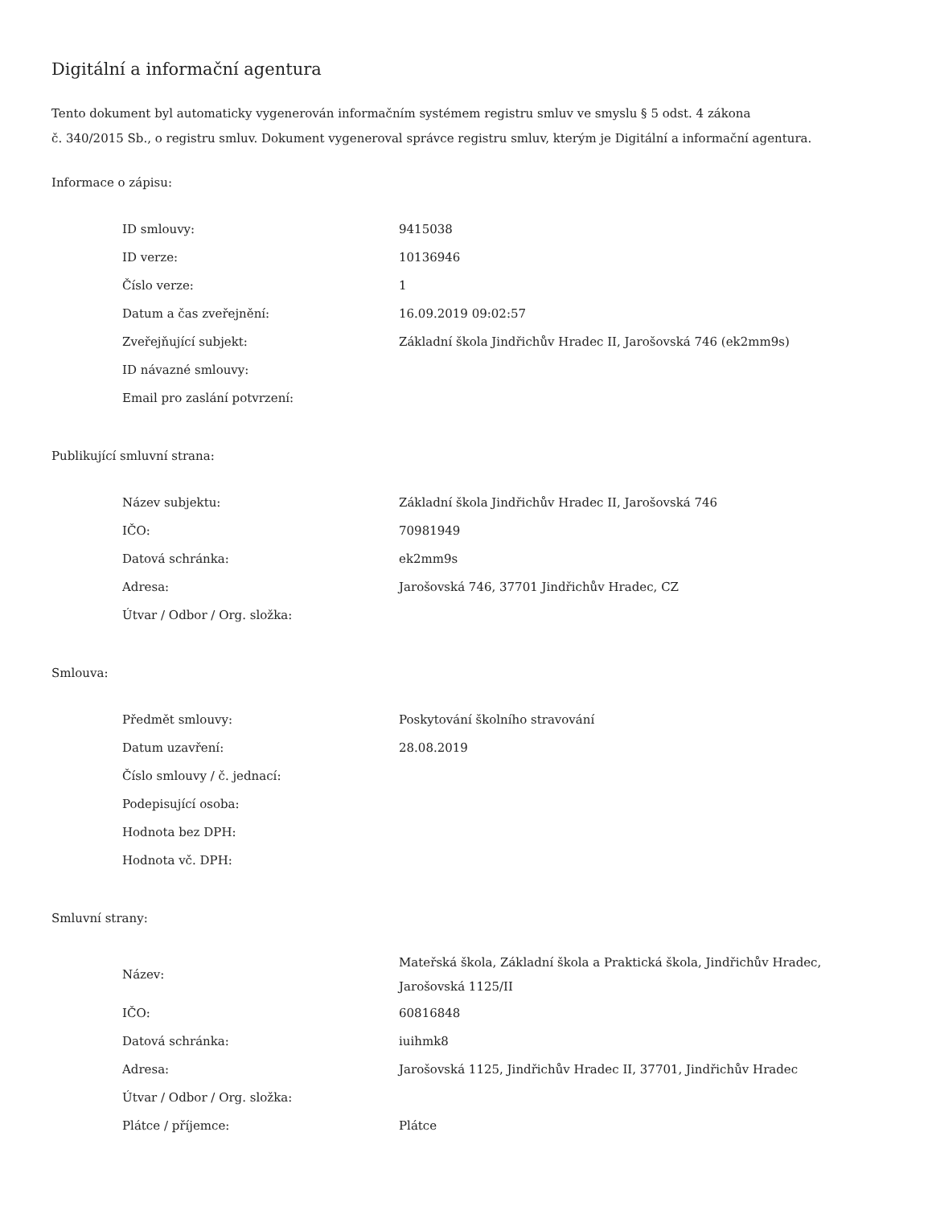Digitální a informační agentura
Tento dokument byl automaticky vygenerován informačním systémem registru smluv ve smyslu § 5 odst. 4 zákona
č. 340/2015 Sb., o registru smluv. Dokument vygeneroval správce registru smluv, kterým je Digitální a informační agentura.
Informace o zápisu:
| ID smlouvy: | 9415038 |
| ID verze: | 10136946 |
| Číslo verze: | 1 |
| Datum a čas zveřejnění: | 16.09.2019 09:02:57 |
| Zveřejňující subjekt: | Základní škola Jindřichův Hradec II, Jarošovská 746 (ek2mm9s) |
| ID návazné smlouvy: | |
| Email pro zaslání potvrzení: | |
Publikující smluvní strana:
| Název subjektu: | Základní škola Jindřichův Hradec II, Jarošovská 746 |
| IČO: | 70981949 |
| Datová schránka: | ek2mm9s |
| Adresa: | Jarošovská 746, 37701 Jindřichův Hradec, CZ |
| Útvar / Odbor / Org. složka: | |
Smlouva:
| Předmět smlouvy: | Poskytování školního stravování |
| Datum uzavření: | 28.08.2019 |
| Číslo smlouvy / č. jednací: | |
| Podepisující osoba: | |
| Hodnota bez DPH: | |
| Hodnota vč. DPH: | |
Smluvní strany:
| Název: | Mateřská škola, Základní škola a Praktická škola, Jindřichův Hradec, Jarošovská 1125/II |
| IČO: | 60816848 |
| Datová schránka: | iuihmk8 |
| Adresa: | Jarošovská 1125, Jindřichův Hradec II, 37701, Jindřichův Hradec |
| Útvar / Odbor / Org. složka: | |
| Plátce / příjemce: | Plátce |